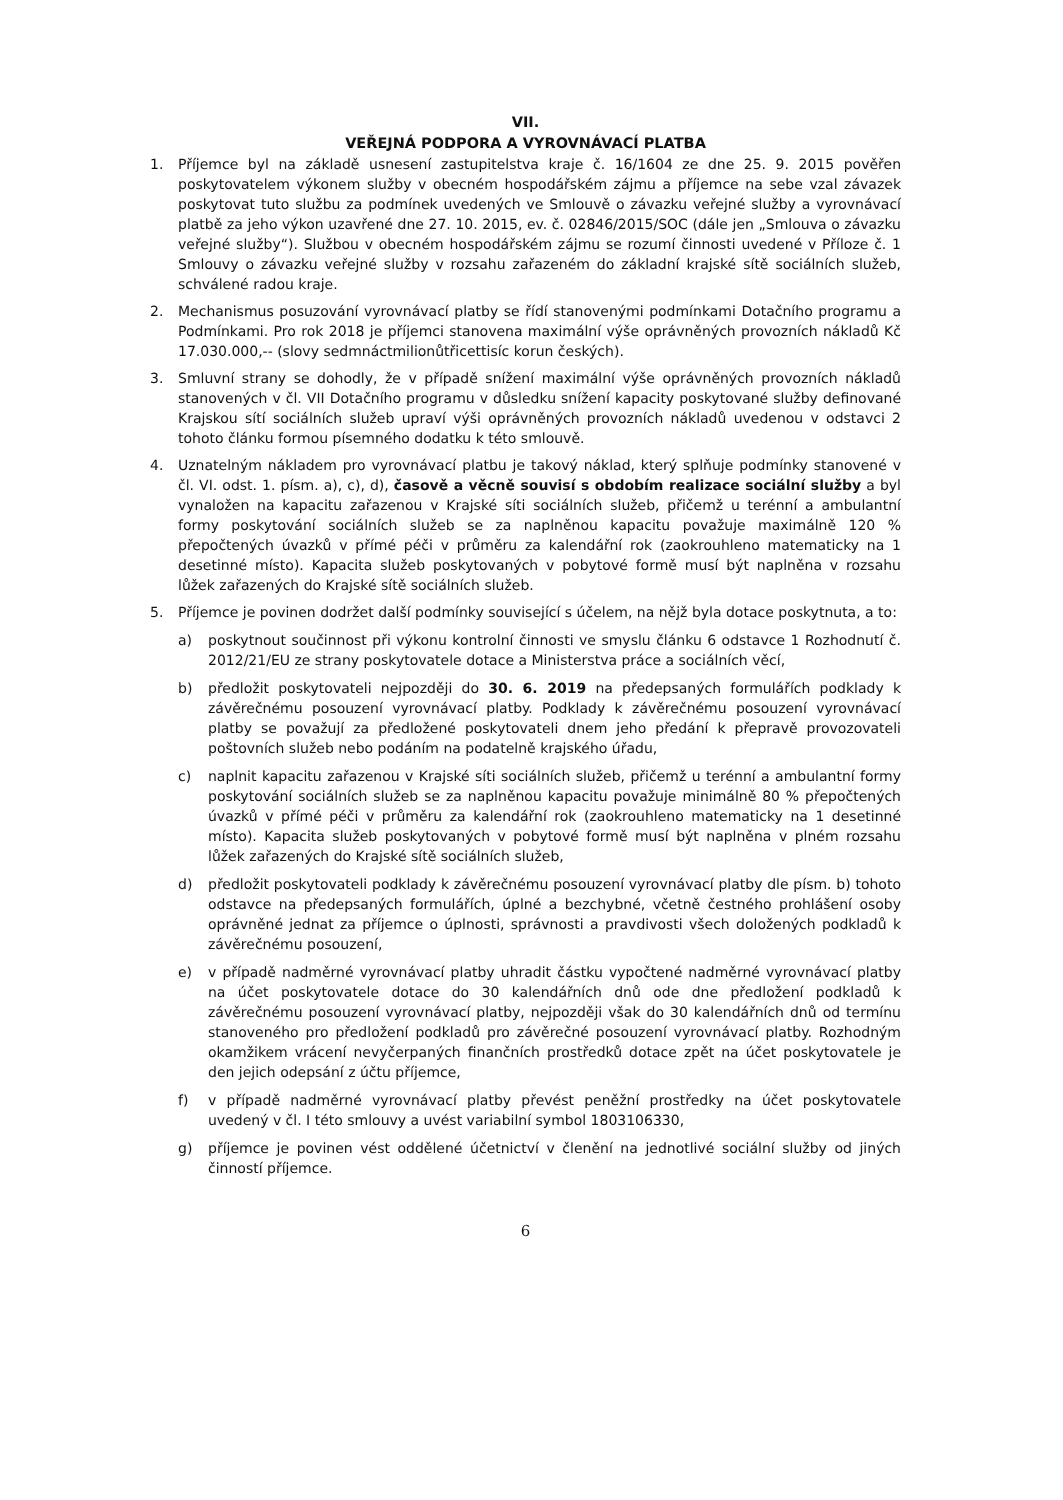VII.
VEŘEJNÁ PODPORA A VYROVNÁVACÍ PLATBA
1. Příjemce byl na základě usnesení zastupitelstva kraje č. 16/1604 ze dne 25. 9. 2015 pověřen poskytovatelem výkonem služby v obecném hospodářském zájmu a příjemce na sebe vzal závazek poskytovat tuto službu za podmínek uvedených ve Smlouvě o závazku veřejné služby a vyrovnávací platbě za jeho výkon uzavřené dne 27. 10. 2015, ev. č. 02846/2015/SOC (dále jen „Smlouva o závazku veřejné služby“). Službou v obecném hospodářském zájmu se rozumí činnosti uvedené v Příloze č. 1 Smlouvy o závazku veřejné služby v rozsahu zařazeném do základní krajské sítě sociálních služeb, schválené radou kraje.
2. Mechanismus posuzování vyrovnávací platby se řídí stanovenými podmínkami Dotačního programu a Podmínkami. Pro rok 2018 je příjemci stanovena maximální výše oprávněných provozních nákladů Kč 17.030.000,-- (slovy sedmnáctmilionůtřicettisíc korun českých).
3. Smluvní strany se dohodly, že v případě snížení maximální výše oprávněných provozních nákladů stanovených v čl. VII Dotačního programu v důsledku snížení kapacity poskytované služby definované Krajskou sítí sociálních služeb upraví výši oprávněných provozních nákladů uvedenou v odstavci 2 tohoto článku formou písemného dodatku k této smlouvě.
4. Uznatelným nákladem pro vyrovnávací platbu je takový náklad, který splňuje podmínky stanovené v čl. VI. odst. 1. písm. a), c), d), časově a věcně souvisí s obdobím realizace sociální služby a byl vynaložen na kapacitu zařazenou v Krajské síti sociálních služeb, přičemž u terénní a ambulantní formy poskytování sociálních služeb se za naplněnou kapacitu považuje maximálně 120 % přepočtených úvazků v přímé péči v průměru za kalendářní rok (zaokrouhleno matematicky na 1 desetinné místo). Kapacita služeb poskytovaných v pobytové formě musí být naplněna v rozsahu lůžek zařazených do Krajské sítě sociálních služeb.
5. Příjemce je povinen dodržet další podmínky související s účelem, na nějž byla dotace poskytnuta, a to:
a) poskytnout součinnost při výkonu kontrolní činnosti ve smyslu článku 6 odstavce 1 Rozhodnutí č. 2012/21/EU ze strany poskytovatele dotace a Ministerstva práce a sociálních věcí,
b) předložit poskytovateli nejpozději do 30. 6. 2019 na předepsaných formulářích podklady k závěrečnému posouzení vyrovnávací platby. Podklady k závěrečnému posouzení vyrovnávací platby se považují za předložené poskytovateli dnem jeho předání k přepravě provozovateli poštovních služeb nebo podáním na podatelně krajského úřadu,
c) naplnit kapacitu zařazenou v Krajské síti sociálních služeb, přičemž u terénní a ambulantní formy poskytování sociálních služeb se za naplněnou kapacitu považuje minimálně 80 % přepočtených úvazků v přímé péči v průměru za kalendářní rok (zaokrouhleno matematicky na 1 desetinné místo). Kapacita služeb poskytovaných v pobytové formě musí být naplněna v plném rozsahu lůžek zařazených do Krajské sítě sociálních služeb,
d) předložit poskytovateli podklady k závěrečnému posouzení vyrovnávací platby dle písm. b) tohoto odstavce na předepsaných formulářích, úplné a bezchybné, včetně čestného prohlášení osoby oprávněné jednat za příjemce o úplnosti, správnosti a pravdivosti všech doložených podkladů k závěrečnému posouzení,
e) v případě nadměrné vyrovnávací platby uhradit částku vypočtené nadměrné vyrovnávací platby na účet poskytovatele dotace do 30 kalendářních dnů ode dne předložení podkladů k závěrečnému posouzení vyrovnávací platby, nejpozději však do 30 kalendářních dnů od termínu stanoveného pro předložení podkladů pro závěrečné posouzení vyrovnávací platby. Rozhodným okamžikem vrácení nevyčerpaných finančních prostředků dotace zpět na účet poskytovatele je den jejich odepsání z účtu příjemce,
f) v případě nadměrné vyrovnávací platby převést peněžní prostředky na účet poskytovatele uvedený v čl. I této smlouvy a uvést variabilní symbol 1803106330,
g) příjemce je povinen vést oddělené účetnictví v členění na jednotlivé sociální služby od jiných činností příjemce.
6